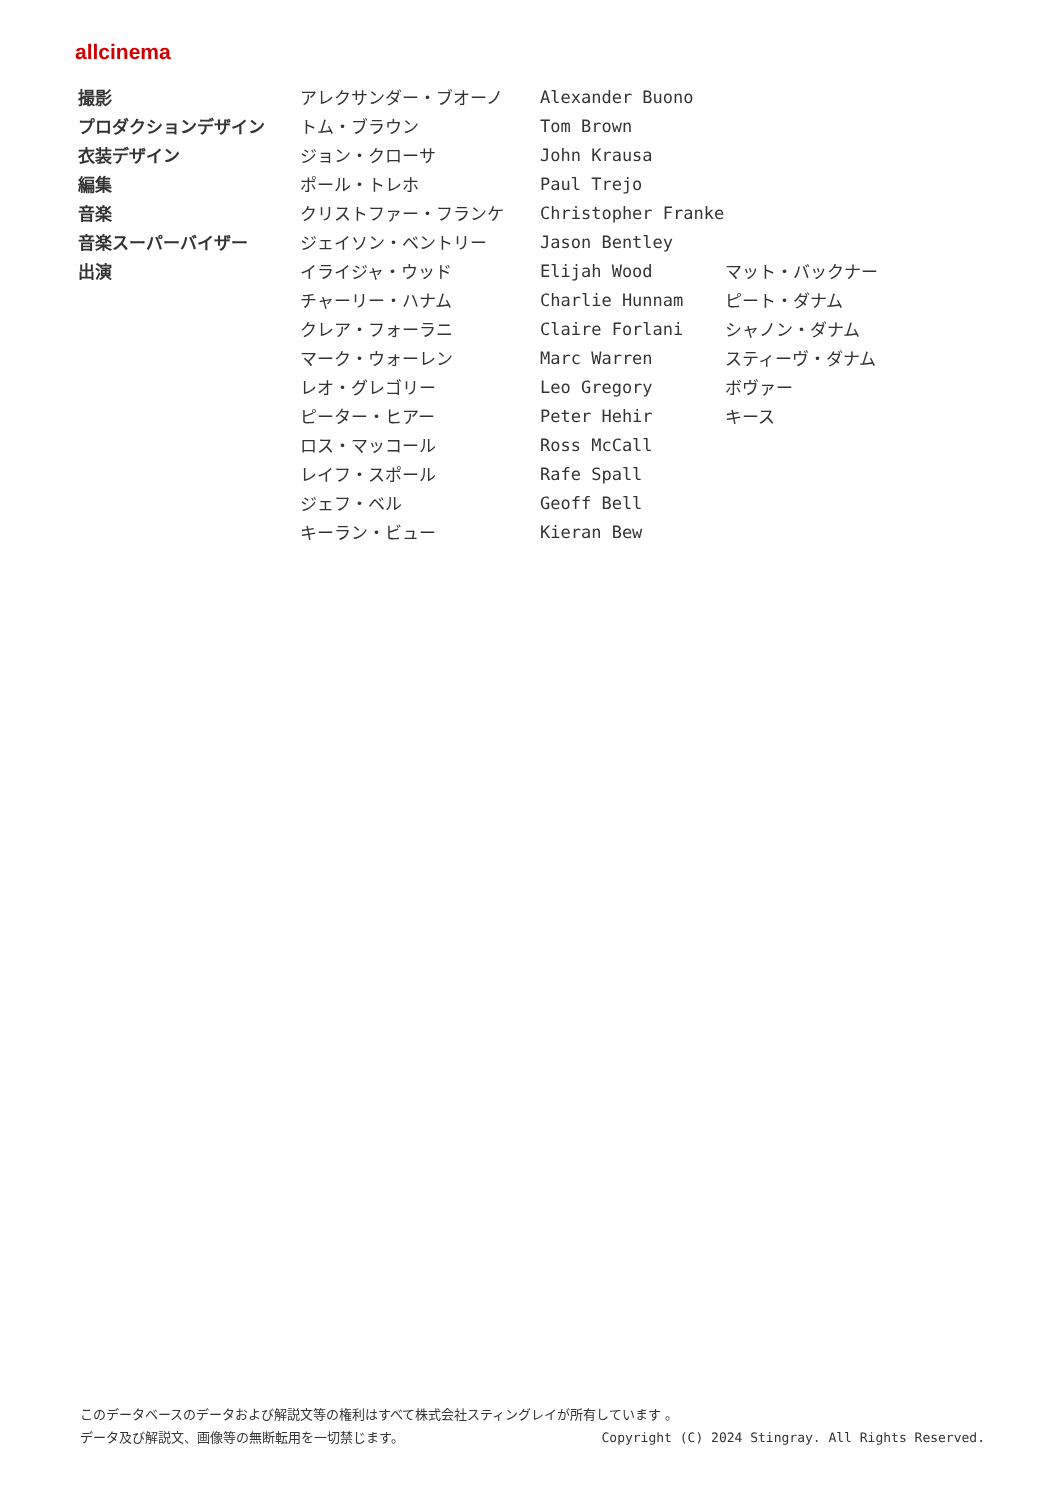allcinema
| 撮影 | アレクサンダー・ブオーノ | Alexander Buono | |
| プロダクションデザイン | トム・ブラウン | Tom Brown | |
| 衣装デザイン | ジョン・クローサ | John Krausa | |
| 編集 | ポール・トレホ | Paul Trejo | |
| 音楽 | クリストファー・フランケ | Christopher Franke | |
| 音楽スーパーバイザー | ジェイソン・ベントリー | Jason Bentley | |
| 出演 | イライジャ・ウッド | Elijah Wood | マット・バックナー |
| | チャーリー・ハナム | Charlie Hunnam | ピート・ダナム |
| | クレア・フォーラニ | Claire Forlani | シャノン・ダナム |
| | マーク・ウォーレン | Marc Warren | スティーヴ・ダナム |
| | レオ・グレゴリー | Leo Gregory | ボヴァー |
| | ピーター・ヒアー | Peter Hehir | キース |
| | ロス・マッコール | Ross McCall | |
| | レイフ・スポール | Rafe Spall | |
| | ジェフ・ベル | Geoff Bell | |
| | キーラン・ビュー | Kieran Bew | |
このデータベースのデータおよび解説文等の権利はすべて株式会社スティングレイが所有しています 。
Copyright (C) 2024 Stingray. All Rights Reserved. データ及び解説文、画像等の無断転用を一切禁じます。